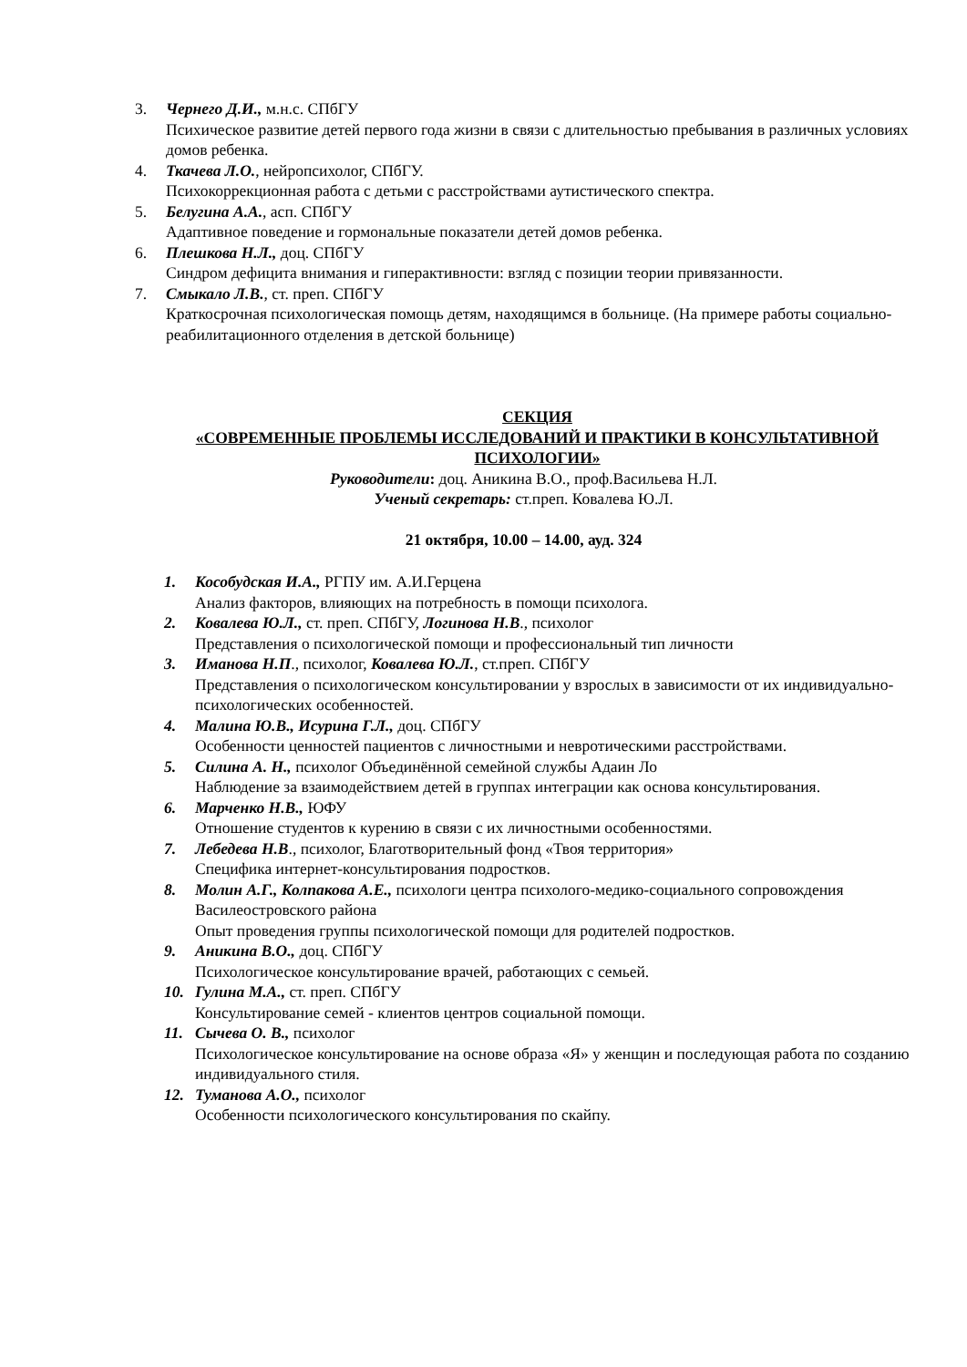3. Чернего Д.И., м.н.с. СПбГУ
Психическое развитие детей первого года жизни в связи с длительностью пребывания в различных условиях домов ребенка.
4. Ткачева Л.О., нейропсихолог, СПбГУ.
Психокоррекционная работа с детьми с расстройствами аутистического спектра.
5. Белугина А.А., асп. СПбГУ
Адаптивное поведение и гормональные показатели детей домов ребенка.
6. Плешкова Н.Л., доц. СПбГУ
Синдром дефицита внимания и гиперактивности: взгляд с позиции теории привязанности.
7. Смыкало Л.В., ст. преп. СПбГУ
Краткосрочная психологическая помощь детям, находящимся в больнице. (На примере работы социально-реабилитационного отделения в детской больнице)
СЕКЦИЯ
«СОВРЕМЕННЫЕ ПРОБЛЕМЫ ИССЛЕДОВАНИЙ И ПРАКТИКИ В КОНСУЛЬТАТИВНОЙ ПСИХОЛОГИИ»
Руководители: доц. Аникина В.О., проф.Васильева Н.Л.
Ученый секретарь: ст.преп. Ковалева Ю.Л.
21 октября, 10.00 – 14.00, ауд. 324
1. Кособудская И.А., РГПУ им. А.И.Герцена
Анализ факторов, влияющих на потребность в помощи психолога.
2. Ковалева Ю.Л., ст. преп. СПбГУ, Логинова Н.В., психолог
Представления о психологической помощи и профессиональный тип личности
3. Иманова Н.П., психолог, Ковалева Ю.Л., ст.преп. СПбГУ
Представления о психологическом консультировании у взрослых в зависимости от их индивидуально-психологических особенностей.
4. Малина Ю.В., Исурина Г.Л., доц. СПбГУ
Особенности ценностей пациентов с личностными и невротическими расстройствами.
5. Силина А. Н., психолог Объединённой семейной службы Адаин Ло
Наблюдение за взаимодействием детей в группах интеграции как основа консультирования.
6. Марченко Н.В., ЮФУ
Отношение студентов к курению в связи с их личностными особенностями.
7. Лебедева Н.В., психолог, Благотворительный фонд «Твоя территория»
Специфика интернет-консультирования подростков.
8. Молин А.Г., Колпакова А.Е., психологи центра психолого-медико-социального сопровождения Василеостровского района
Опыт проведения группы психологической помощи для родителей подростков.
9. Аникина В.О., доц. СПбГУ
Психологическое консультирование врачей, работающих с семьей.
10. Гулина М.А., ст. преп. СПбГУ
Консультирование семей - клиентов центров социальной помощи.
11. Сычева О. В., психолог
Психологическое консультирование на основе образа «Я» у женщин и последующая работа по созданию индивидуального стиля.
12. Туманова А.О., психолог
Особенности психологического консультирования по скайпу.